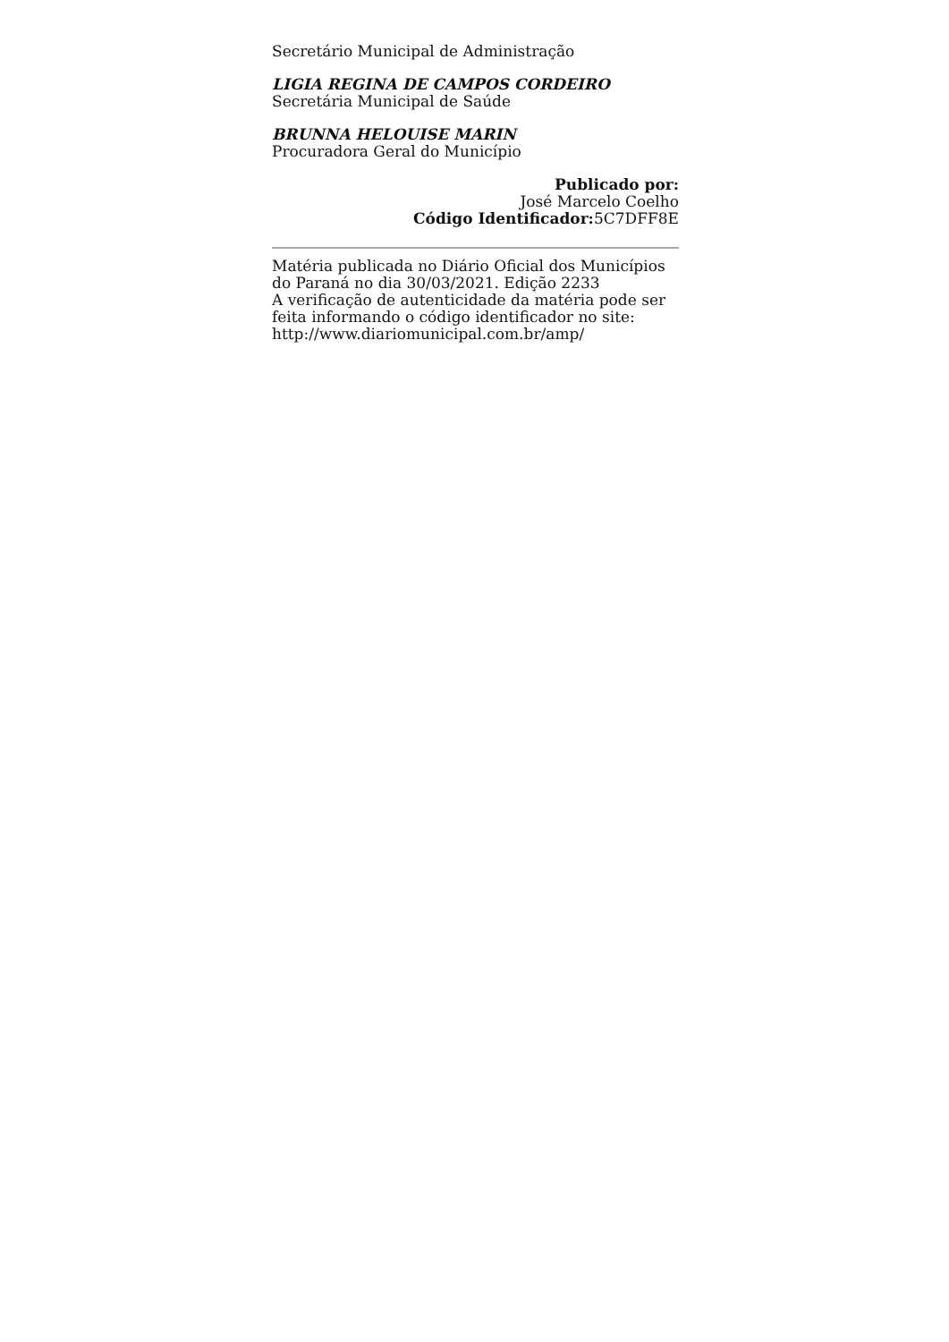Secretário Municipal de Administração
LIGIA REGINA DE CAMPOS CORDEIRO
Secretária Municipal de Saúde
BRUNNA HELOUISE MARIN
Procuradora Geral do Município
Publicado por:
José Marcelo Coelho
Código Identificador: 5C7DFF8E
Matéria publicada no Diário Oficial dos Municípios do Paraná no dia 30/03/2021. Edição 2233
A verificação de autenticidade da matéria pode ser feita informando o código identificador no site:
http://www.diariomunicipal.com.br/amp/